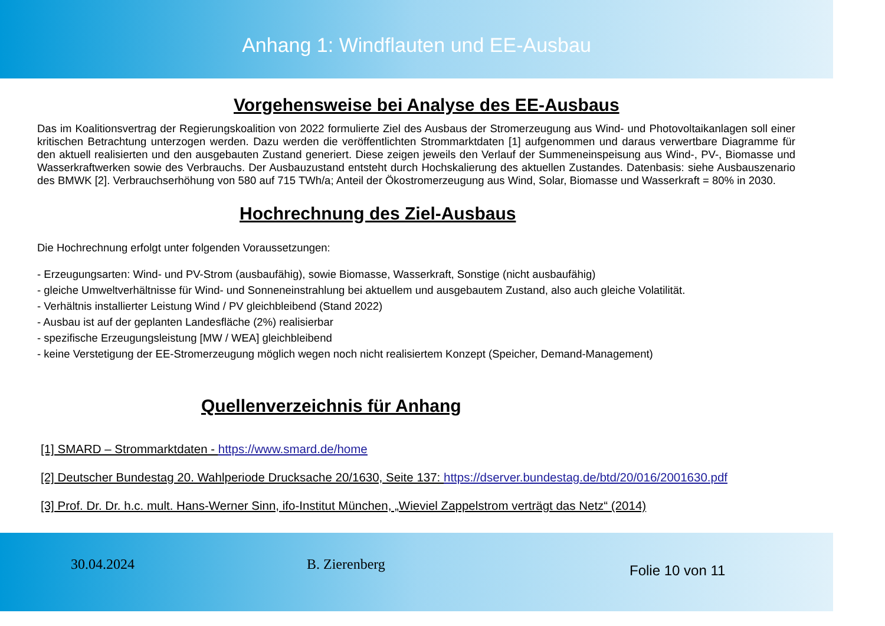Anhang 1: Windflauten und EE-Ausbau
Vorgehensweise bei Analyse des EE-Ausbaus
Das im Koalitionsvertrag der Regierungskoalition von 2022 formulierte Ziel des Ausbaus der Stromerzeugung aus Wind- und Photovoltaikanlagen soll einer kritischen Betrachtung unterzogen werden. Dazu werden die veröffentlichten Strommarktdaten [1] aufgenommen und daraus verwertbare Diagramme für den aktuell realisierten und den ausgebauten Zustand generiert. Diese zeigen jeweils den Verlauf der Summeneinspeisung aus Wind-, PV-, Biomasse und Wasserkraftwerken sowie des Verbrauchs. Der Ausbauzustand entsteht durch Hochskalierung des aktuellen Zustandes. Datenbasis: siehe Ausbauszenario des BMWK [2]. Verbrauchserhöhung von 580 auf 715 TWh/a; Anteil der Ökostromerzeugung aus Wind, Solar, Biomasse und Wasserkraft = 80% in 2030.
Hochrechnung des Ziel-Ausbaus
Die Hochrechnung erfolgt unter folgenden Voraussetzungen:
- Erzeugungsarten: Wind- und PV-Strom (ausbaufähig), sowie Biomasse, Wasserkraft, Sonstige (nicht ausbaufähig)
- gleiche Umweltverhältnisse für Wind- und Sonneneinstrahlung bei aktuellem und ausgebautem Zustand, also auch gleiche Volatilität.
- Verhältnis installierter Leistung Wind / PV gleichbleibend (Stand 2022)
- Ausbau ist auf der geplanten Landesfläche (2%) realisierbar
- spezifische Erzeugungsleistung [MW / WEA] gleichbleibend
- keine Verstetigung der EE-Stromerzeugung möglich wegen noch nicht realisiertem Konzept (Speicher, Demand-Management)
Quellenverzeichnis für Anhang
[1] SMARD – Strommarktdaten - https://www.smard.de/home
[2] Deutscher Bundestag 20. Wahlperiode Drucksache 20/1630, Seite 137: https://dserver.bundestag.de/btd/20/016/2001630.pdf
[3] Prof. Dr. Dr. h.c. mult. Hans-Werner Sinn, ifo-Institut München, „Wieviel Zappelstrom verträgt das Netz“ (2014)
30.04.2024 B. Zierenberg
Folie 10 von 11